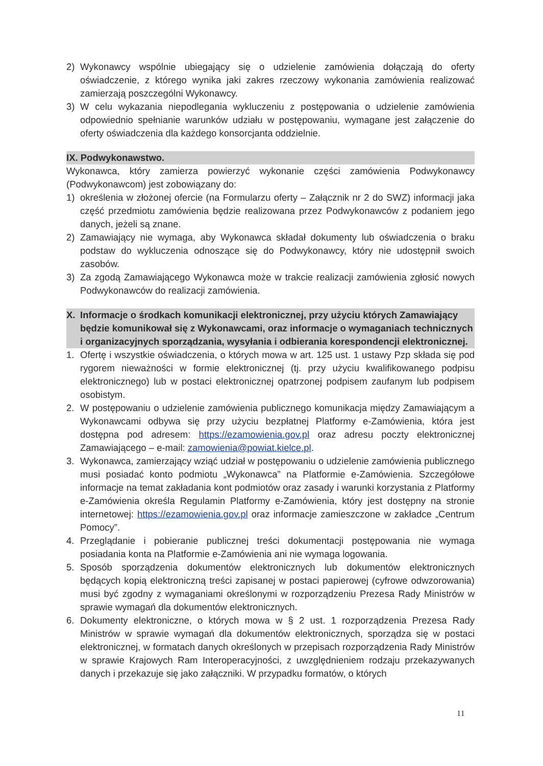2) Wykonawcy wspólnie ubiegający się o udzielenie zamówienia dołączają do oferty oświadczenie, z którego wynika jaki zakres rzeczowy wykonania zamówienia realizować zamierzają poszczególni Wykonawcy.
3) W celu wykazania niepodlegania wykluczeniu z postępowania o udzielenie zamówienia odpowiednio spełnianie warunków udziału w postępowaniu, wymagane jest załączenie do oferty oświadczenia dla każdego konsorcjanta oddzielnie.
IX. Podwykonawstwo.
Wykonawca, który zamierza powierzyć wykonanie części zamówienia Podwykonawcy (Podwykonawcom) jest zobowiązany do:
1) określenia w złożonej ofercie (na Formularzu oferty – Załącznik nr 2 do SWZ) informacji jaka część przedmiotu zamówienia będzie realizowana przez Podwykonawców z podaniem jego danych, jeżeli są znane.
2) Zamawiający nie wymaga, aby Wykonawca składał dokumenty lub oświadczenia o braku podstaw do wykluczenia odnoszące się do Podwykonawcy, który nie udostępnił swoich zasobów.
3) Za zgodą Zamawiającego Wykonawca może w trakcie realizacji zamówienia zgłosić nowych Podwykonawców do realizacji zamówienia.
X. Informacje o środkach komunikacji elektronicznej, przy użyciu których Zamawiający będzie komunikował się z Wykonawcami, oraz informacje o wymaganiach technicznych i organizacyjnych sporządzania, wysyłania i odbierania korespondencji elektronicznej.
1. Ofertę i wszystkie oświadczenia, o których mowa w art. 125 ust. 1 ustawy Pzp składa się pod rygorem nieważności w formie elektronicznej (tj. przy użyciu kwalifikowanego podpisu elektronicznego) lub w postaci elektronicznej opatrzonej podpisem zaufanym lub podpisem osobistym.
2. W postępowaniu o udzielenie zamówienia publicznego komunikacja między Zamawiającym a Wykonawcami odbywa się przy użyciu bezpłatnej Platformy e-Zamówienia, która jest dostępna pod adresem: https://ezamowienia.gov.pl oraz adresu poczty elektronicznej Zamawiającego – e-mail: zamowienia@powiat.kielce.pl.
3. Wykonawca, zamierzający wziąć udział w postępowaniu o udzielenie zamówienia publicznego musi posiadać konto podmiotu „Wykonawca” na Platformie e-Zamówienia. Szczegółowe informacje na temat zakładania kont podmiotów oraz zasady i warunki korzystania z Platformy e-Zamówienia określa Regulamin Platformy e-Zamówienia, który jest dostępny na stronie internetowej: https://ezamowienia.gov.pl oraz informacje zamieszczone w zakładce „Centrum Pomocy”.
4. Przeglądanie i pobieranie publicznej treści dokumentacji postępowania nie wymaga posiadania konta na Platformie e-Zamówienia ani nie wymaga logowania.
5. Sposób sporządzenia dokumentów elektronicznych lub dokumentów elektronicznych będących kopią elektroniczną treści zapisanej w postaci papierowej (cyfrowe odwzorowania) musi być zgodny z wymaganiami określonymi w rozporządzeniu Prezesa Rady Ministrów w sprawie wymagań dla dokumentów elektronicznych.
6. Dokumenty elektroniczne, o których mowa w § 2 ust. 1 rozporządzenia Prezesa Rady Ministrów w sprawie wymagań dla dokumentów elektronicznych, sporządza się w postaci elektronicznej, w formatach danych określonych w przepisach rozporządzenia Rady Ministrów w sprawie Krajowych Ram Interoperacyjności, z uwzględnieniem rodzaju przekazywanych danych i przekazuje się jako załączniki. W przypadku formatów, o których
11